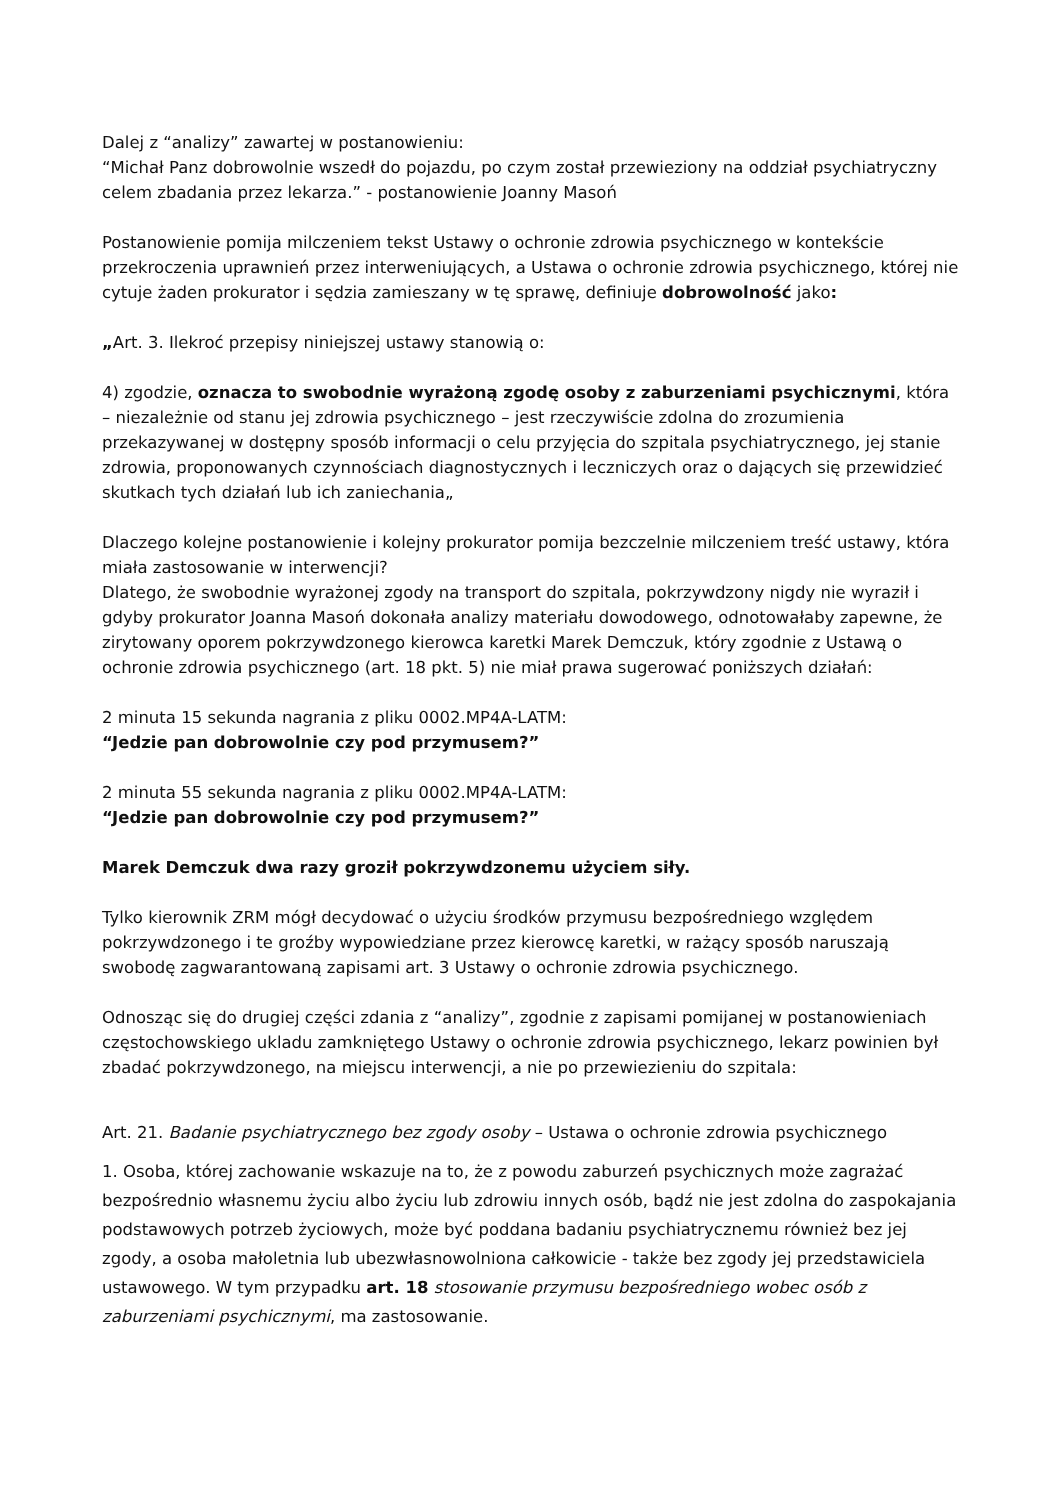Dalej z “analizy” zawartej w postanowieniu:
“Michał Panz dobrowolnie wszedł do pojazdu, po czym został przewieziony na oddział psychiatryczny celem zbadania przez lekarza.” - postanowienie Joanny Masoń
Postanowienie pomija milczeniem tekst Ustawy o ochronie zdrowia psychicznego w kontekście przekroczenia uprawnień przez interweniujących, a Ustawa o ochronie zdrowia psychicznego, której nie cytuje żaden prokurator i sędzia zamieszany w tę sprawę, definiuje dobrowolność jako:
„Art. 3. Ilekroć przepisy niniejszej ustawy stanowią o:
4) zgodzie, oznacza to swobodnie wyrażoną zgodę osoby z zaburzeniami psychicznymi, która – niezależnie od stanu jej zdrowia psychicznego – jest rzeczywiście zdolna do zrozumienia przekazywanej w dostępny sposób informacji o celu przyjęcia do szpitala psychiatrycznego, jej stanie zdrowia, proponowanych czynnościach diagnostycznych i leczniczych oraz o dających się przewidzieć skutkach tych działań lub ich zaniechania„
Dlaczego kolejne postanowienie i kolejny prokurator pomija bezczelnie milczeniem treść ustawy, która miała zastosowanie w interwencji?
Dlatego, że swobodnie wyrażonej zgody na transport do szpitala, pokrzywdzony nigdy nie wyraził i gdyby prokurator Joanna Masoń dokonała analizy materiału dowodowego, odnotowałaby zapewne, że zirytowany oporem pokrzywdzonego kierowca karetki Marek Demczuk, który zgodnie z Ustawą o ochronie zdrowia psychicznego (art. 18 pkt. 5) nie miał prawa sugerować poniższych działań:
2 minuta 15 sekunda nagrania z pliku 0002.MP4A-LATM:
“Jedzie pan dobrowolnie czy pod przymusem?”
2 minuta 55 sekunda nagrania z pliku 0002.MP4A-LATM:
“Jedzie pan dobrowolnie czy pod przymusem?”
Marek Demczuk dwa razy groził pokrzywdzonemu użyciem siły.
Tylko kierownik ZRM mógł decydować o użyciu środków przymusu bezpośredniego względem pokrzywdzonego i te groźby wypowiedziane przez kierowcę karetki, w rażący sposób naruszają swobodę zagwarantowaną zapisami art. 3 Ustawy o ochronie zdrowia psychicznego.
Odnosząc się do drugiej części zdania z “analizy”, zgodnie z zapisami pomijanej w postanowieniach częstochowskiego ukladu zamkniętego Ustawy o ochronie zdrowia psychicznego, lekarz powinien był zbadać pokrzywdzonego, na miejscu interwencji, a nie po przewiezieniu do szpitala:
Art. 21. Badanie psychiatrycznego bez zgody osoby – Ustawa o ochronie zdrowia psychicznego
1. Osoba, której zachowanie wskazuje na to, że z powodu zaburzeń psychicznych może zagrażać bezpośrednio własnemu życiu albo życiu lub zdrowiu innych osób, bądź nie jest zdolna do zaspokajania podstawowych potrzeb życiowych, może być poddana badaniu psychiatrycznemu również bez jej zgody, a osoba małoletnia lub ubezwłasnowolniona całkowicie - także bez zgody jej przedstawiciela ustawowego. W tym przypadku art. 18 stosowanie przymusu bezpośredniego wobec osób z zaburzeniami psychicznymi, ma zastosowanie.